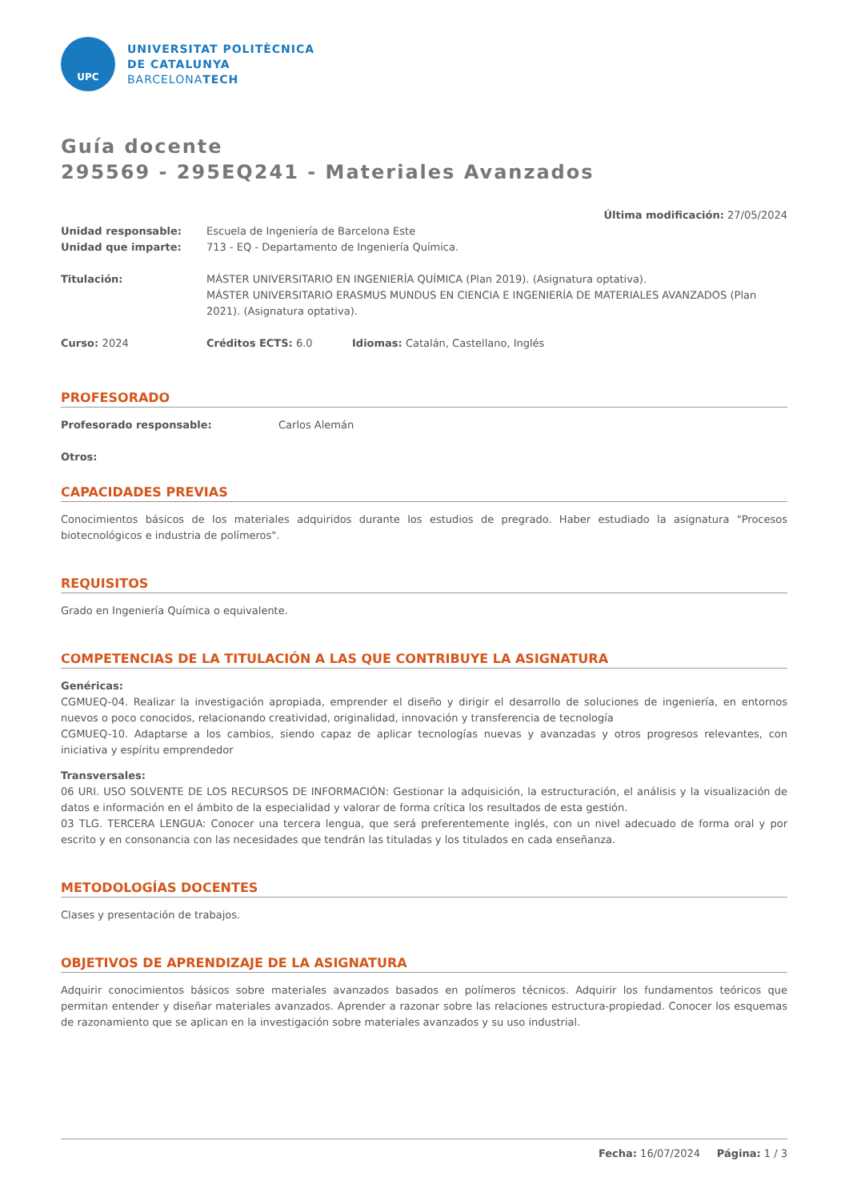UPC
UNIVERSITAT POLITÈCNICA
DE CATALUNYA
BARCELONATECH
Guía docente
295569 - 295EQ241 - Materiales Avanzados
Última modificación: 27/05/2024
Unidad responsable: Escuela de Ingeniería de Barcelona Este
Unidad que imparte: 713 - EQ - Departamento de Ingeniería Química.
Titulación: MÁSTER UNIVERSITARIO EN INGENIERÍA QUÍMICA (Plan 2019). (Asignatura optativa).
MÁSTER UNIVERSITARIO ERASMUS MUNDUS EN CIENCIA E INGENIERÍA DE MATERIALES AVANZADOS (Plan 2021). (Asignatura optativa).
Curso: 2024 Créditos ECTS: 6.0 Idiomas: Catalán, Castellano, Inglés
PROFESORADO
Profesorado responsable: Carlos Alemán
Otros:
CAPACIDADES PREVIAS
Conocimientos básicos de los materiales adquiridos durante los estudios de pregrado. Haber estudiado la asignatura "Procesos biotecnológicos e industria de polímeros".
REQUISITOS
Grado en Ingeniería Química o equivalente.
COMPETENCIAS DE LA TITULACIÓN A LAS QUE CONTRIBUYE LA ASIGNATURA
Genéricas:
CGMUEQ-04. Realizar la investigación apropiada, emprender el diseño y dirigir el desarrollo de soluciones de ingeniería, en entornos nuevos o poco conocidos, relacionando creatividad, originalidad, innovación y transferencia de tecnología
CGMUEQ-10. Adaptarse a los cambios, siendo capaz de aplicar tecnologías nuevas y avanzadas y otros progresos relevantes, con iniciativa y espíritu emprendedor
Transversales:
06 URI. USO SOLVENTE DE LOS RECURSOS DE INFORMACIÓN: Gestionar la adquisición, la estructuración, el análisis y la visualización de datos e información en el ámbito de la especialidad y valorar de forma crítica los resultados de esta gestión.
03 TLG. TERCERA LENGUA: Conocer una tercera lengua, que será preferentemente inglés, con un nivel adecuado de forma oral y por escrito y en consonancia con las necesidades que tendrán las tituladas y los titulados en cada enseñanza.
METODOLOGÍAS DOCENTES
Clases y presentación de trabajos.
OBJETIVOS DE APRENDIZAJE DE LA ASIGNATURA
Adquirir conocimientos básicos sobre materiales avanzados basados en polímeros técnicos. Adquirir los fundamentos teóricos que permitan entender y diseñar materiales avanzados. Aprender a razonar sobre las relaciones estructura-propiedad. Conocer los esquemas de razonamiento que se aplican en la investigación sobre materiales avanzados y su uso industrial.
Fecha: 16/07/2024 Página: 1 / 3